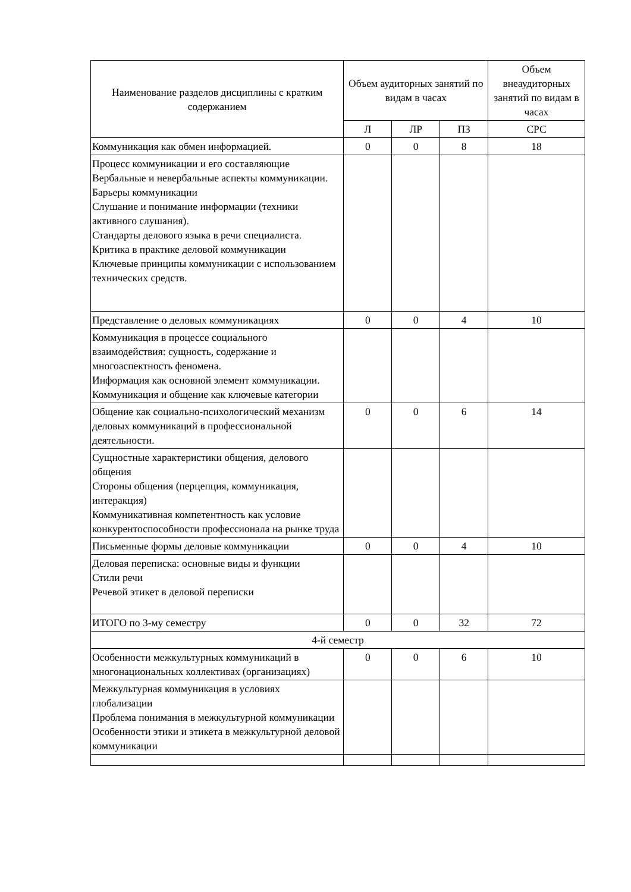| Наименование разделов дисциплины с кратким содержанием | Объем аудиторных занятий по видам в часах | | | Объем внеаудиторных занятий по видам в часах |
| --- | --- | --- | --- | --- |
| | Л | ЛР | ПЗ | СРС |
| Коммуникация как обмен информацией. | 0 | 0 | 8 | 18 |
| Процесс коммуникации и его составляющие Вербальные и невербальные аспекты коммуникации. Барьеры коммуникации Слушание и понимание информации (техники активного слушания). Стандарты делового языка в речи специалиста. Критика в практике деловой коммуникации Ключевые принципы коммуникации с использованием технических средств. | | | | |
| Представление о деловых коммуникациях | 0 | 0 | 4 | 10 |
| Коммуникация в процессе социального взаимодействия: сущность, содержание и многоаспектность феномена. Информация как основной элемент коммуникации. Коммуникация и общение как ключевые категории | | | | |
| Общение как социально-психологический механизм деловых коммуникаций в профессиональной деятельности. | 0 | 0 | 6 | 14 |
| Сущностные характеристики общения, делового общения Стороны общения (перцепция, коммуникация, интеракция) Коммуникативная компетентность как условие конкурентоспособности профессионала на рынке труда | | | | |
| Письменные формы деловые коммуникации | 0 | 0 | 4 | 10 |
| Деловая переписка: основные виды и функции Стили речи Речевой этикет в деловой переписки | | | | |
| ИТОГО по 3-му семестру | 0 | 0 | 32 | 72 |
| 4-й семестр | | | | |
| Особенности межкультурных коммуникаций в многонациональных коллективах (организациях) | 0 | 0 | 6 | 10 |
| Межкультурная коммуникация в условиях глобализации Проблема понимания в межкультурной коммуникации Особенности этики и этикета в межкультурной деловой коммуникации | | | | |